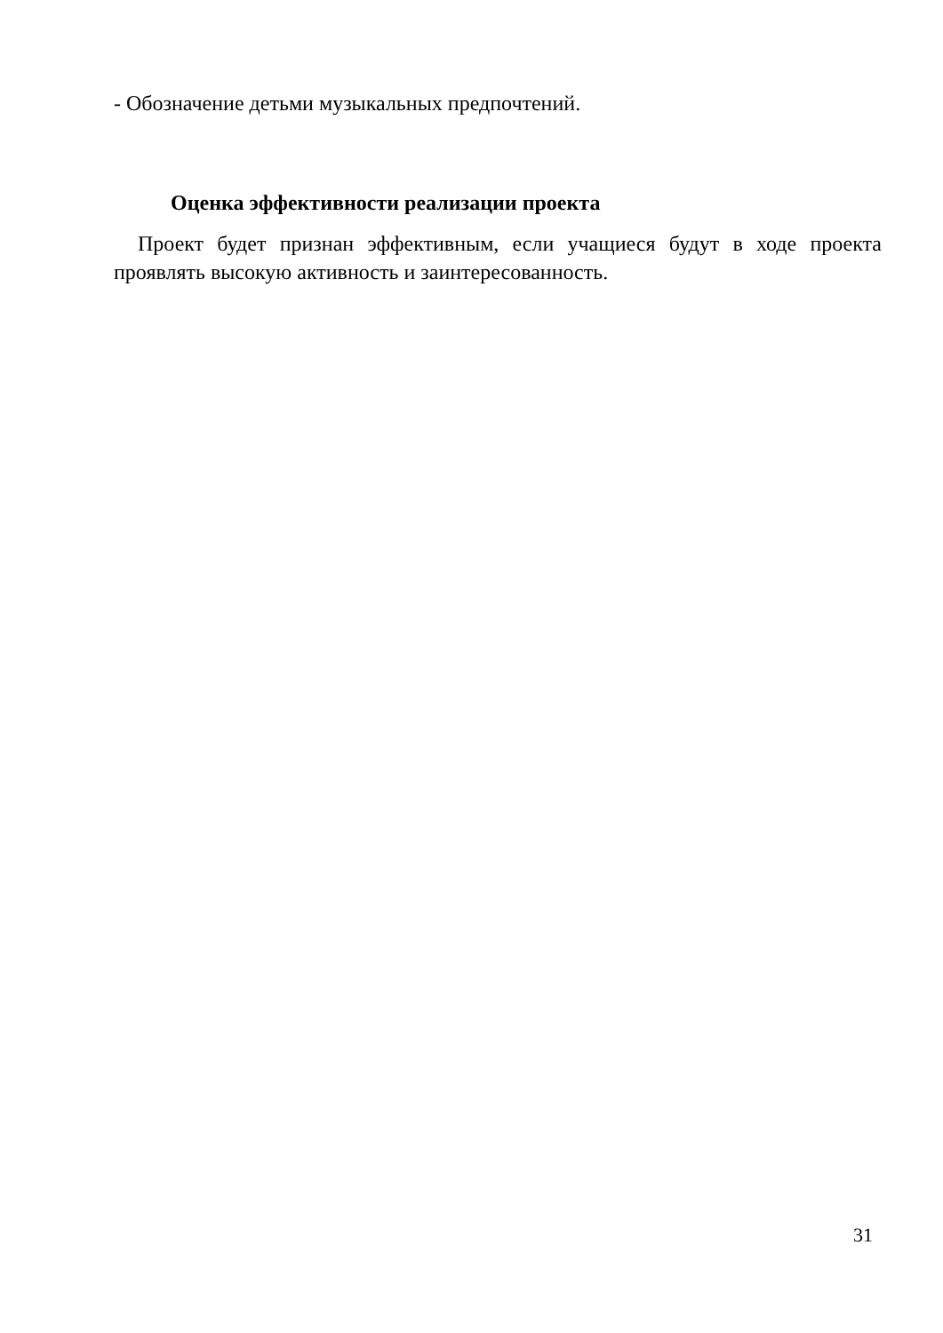- Обозначение детьми музыкальных предпочтений.
Оценка эффективности реализации проекта
Проект будет признан эффективным, если учащиеся будут в ходе проекта проявлять высокую активность и заинтересованность.
31